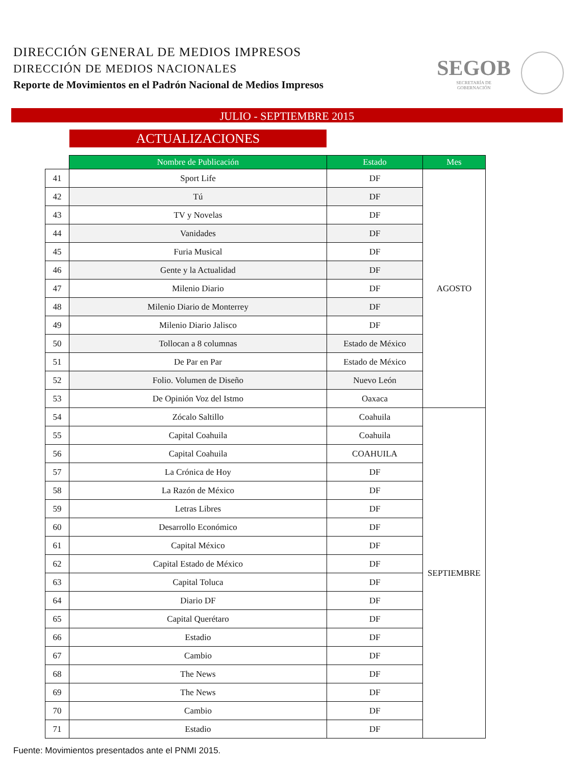DIRECCIÓN GENERAL DE MEDIOS IMPRESOS
DIRECCIÓN DE MEDIOS NACIONALES
Reporte de Movimientos en el Padrón Nacional de Medios Impresos
SEGOB
SECRETARÍA DE
GOBERNACIÓN
JULIO - SEPTIEMBRE 2015
ACTUALIZACIONES
| | Nombre de Publicación | Estado | Mes |
| --- | --- | --- | --- |
| 41 | Sport Life | DF | AGOSTO |
| 42 | Tú | DF | |
| 43 | TV y Novelas | DF | |
| 44 | Vanidades | DF | |
| 45 | Furia Musical | DF | |
| 46 | Gente y la Actualidad | DF | |
| 47 | Milenio Diario | DF | |
| 48 | Milenio Diario de Monterrey | DF | |
| 49 | Milenio Diario Jalisco | DF | |
| 50 | Tollocan a 8 columnas | Estado de México | |
| 51 | De Par en Par | Estado de México | |
| 52 | Folio. Volumen de Diseño | Nuevo León | |
| 53 | De Opinión Voz del Istmo | Oaxaca | |
| 54 | Zócalo Saltillo | Coahuila | SEPTIEMBRE |
| 55 | Capital Coahuila | Coahuila | |
| 56 | Capital Coahuila | COAHUILA | |
| 57 | La Crónica de Hoy | DF | |
| 58 | La Razón de México | DF | |
| 59 | Letras Libres | DF | |
| 60 | Desarrollo Económico | DF | |
| 61 | Capital México | DF | |
| 62 | Capital Estado de México | DF | |
| 63 | Capital Toluca | DF | |
| 64 | Diario DF | DF | |
| 65 | Capital Querétaro | DF | |
| 66 | Estadio | DF | |
| 67 | Cambio | DF | |
| 68 | The News | DF | |
| 69 | The News | DF | |
| 70 | Cambio | DF | |
| 71 | Estadio | DF | |
Fuente: Movimientos presentados ante el PNMI 2015.